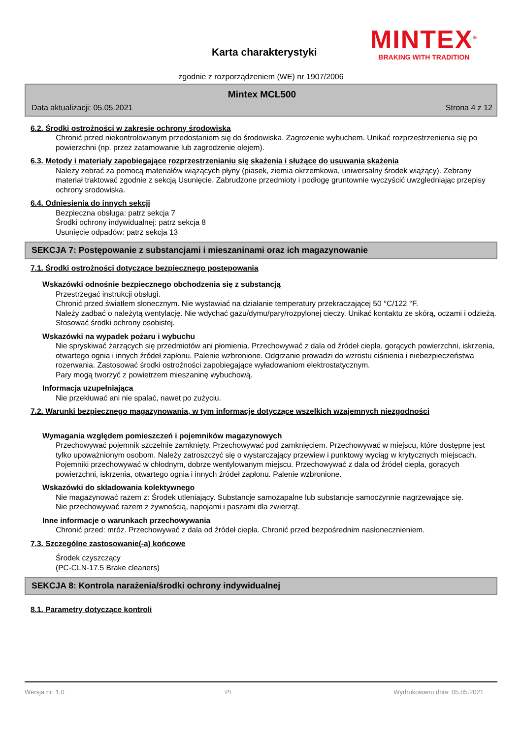Karta charakterystyki
MINTEX<sup>®</sup>
BRAKING WITH TRADITION
zgodnie z rozporządzeniem (WE) nr 1907/2006
Mintex MCL500
Data aktualizacji: 05.05.2021 Strona 4 z 12
6.2. Środki ostrożności w zakresie ochrony środowiska
Chronić przed niekontrolowanym przedostaniem się do środowiska. Zagrożenie wybuchem. Unikać rozprzestrzenienia się po powierzchni (np. przez zatamowanie lub zagrodzenie olejem).
6.3. Metody i materiały zapobiegające rozprzestrzenianiu się skażenia i służące do usuwania skażenia
Należy zebrać za pomocą materiałów wiążących płyny (piasek, ziemia okrzemkowa, uniwersalny środek wiążący). Zebrany materiał traktować zgodnie z sekcją Usunięcie. Zabrudzone przedmioty i podłogę gruntownie wyczyścić uwzgledniając przepisy ochrony srodowiska.
6.4. Odniesienia do innych sekcji
Bezpieczna obsługa: patrz sekcja 7
Środki ochrony indywidualnej: patrz sekcja 8
Usunięcie odpadów: patrz sekcja 13
SEKCJA 7: Postępowanie z substancjami i mieszaninami oraz ich magazynowanie
7.1. Środki ostrożności dotyczące bezpiecznego postępowania
Wskazówki odnośnie bezpiecznego obchodzenia się z substancją
Przestrzegać instrukcji obsługi.
Chronić przed światłem słonecznym. Nie wystawiać na działanie temperatury przekraczającej 50 °C/122 °F.
Należy zadbać o należytą wentylację. Nie wdychać gazu/dymu/pary/rozpylonej cieczy. Unikać kontaktu ze skórą, oczami i odzieżą. Stosować środki ochrony osobistej.
Wskazówki na wypadek pożaru i wybuchu
Nie spryskiwać żarzących się przedmiotów ani płomienia. Przechowywać z dala od źródeł ciepła, gorących powierzchni, iskrzenia, otwartego ognia i innych źródeł zapłonu. Palenie wzbronione. Odgrzanie prowadzi do wzrostu ciśnienia i niebezpieczeństwa rozerwania. Zastosować środki ostrożności zapobiegające wyładowaniom elektrostatycznym.
Pary mogą tworzyć z powietrzem mieszaninę wybuchową.
Informacja uzupełniająca
Nie przekłuwać ani nie spalać, nawet po zużyciu.
7.2. Warunki bezpiecznego magazynowania, w tym informacje dotyczące wszelkich wzajemnych niezgodności
Wymagania względem pomieszczeń i pojemników magazynowych
Przechowywać pojemnik szczelnie zamknięty. Przechowywać pod zamknięciem. Przechowywać w miejscu, które dostępne jest tylko upoważnionym osobom. Należy zatroszczyć się o wystarczający przewiew i punktowy wyciąg w krytycznych miejscach. Pojemniki przechowywać w chłodnym, dobrze wentylowanym miejscu. Przechowywać z dala od źródeł ciepła, gorących powierzchni, iskrzenia, otwartego ognia i innych źródeł zapłonu. Palenie wzbronione.
Wskazówki do składowania kolektywnego
Nie magazynować razem z: Środek utleniający. Substancje samozapalne lub substancje samoczynnie nagrzewające się.
Nie przechowywać razem z żywnością, napojami i paszami dla zwierząt.
Inne informacje o warunkach przechowywania
Chronić przed: mróz. Przechowywać z dala od źródeł ciepła. Chronić przed bezpośrednim nasłonecznieniem.
7.3. Szczególne zastosowanie(-a) końcowe
Środek czyszczący
(PC-CLN-17.5 Brake cleaners)
SEKCJA 8: Kontrola narażenia/środki ochrony indywidualnej
8.1. Parametry dotyczące kontroli
Wersja nr: 1,0 PL Wydrukowano dnia: 05.05.2021